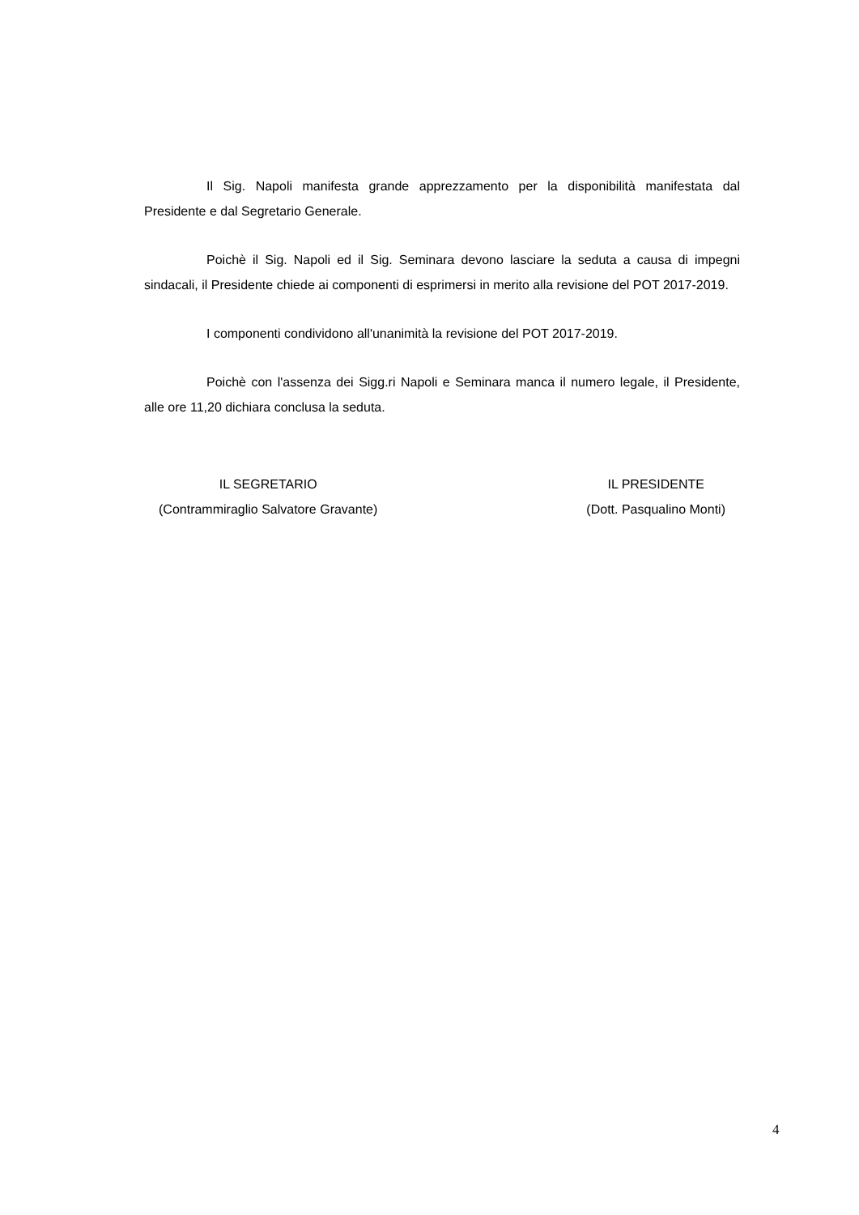Il Sig. Napoli manifesta grande apprezzamento per la disponibilità manifestata dal Presidente e dal Segretario Generale.
Poichè il Sig. Napoli ed il Sig. Seminara devono lasciare la seduta a causa di impegni sindacali, il Presidente chiede ai componenti di esprimersi in merito alla revisione del POT 2017-2019.
I componenti condividono all'unanimità la revisione del POT 2017-2019.
Poichè con l'assenza dei Sigg.ri Napoli e Seminara manca il numero legale, il Presidente, alle ore 11,20 dichiara conclusa la seduta.
IL SEGRETARIO
(Contrammiraglio Salvatore Gravante)
IL PRESIDENTE
(Dott. Pasqualino Monti)
4